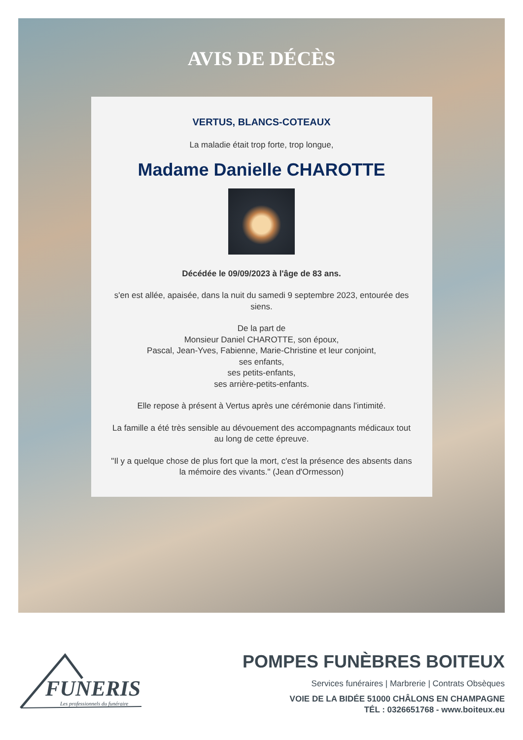AVIS DE DÉCÈS
VERTUS, BLANCS-COTEAUX
La maladie était trop forte, trop longue,
Madame Danielle CHAROTTE
Décédée le 09/09/2023 à l'âge de 83 ans.
s'en est allée, apaisée, dans la nuit du samedi 9 septembre 2023, entourée des siens.
De la part de
Monsieur Daniel CHAROTTE, son époux,
Pascal, Jean-Yves, Fabienne, Marie-Christine et leur conjoint,
ses enfants,
ses petits-enfants,
ses arrière-petits-enfants.
Elle repose à présent à Vertus après une cérémonie dans l'intimité.
La famille a été très sensible au dévouement des accompagnants médicaux tout au long de cette épreuve.
"Il y a quelque chose de plus fort que la mort, c'est la présence des absents dans la mémoire des vivants." (Jean d'Ormesson)
FUNERIS
Les professionnels du funéraire
POMPES FUNÈBRES BOITEUX
Services funéraires | Marbrerie | Contrats Obsèques
VOIE DE LA BIDÉE 51000 CHÂLONS EN CHAMPAGNE
TÉL : 0326651768 - www.boiteux.eu